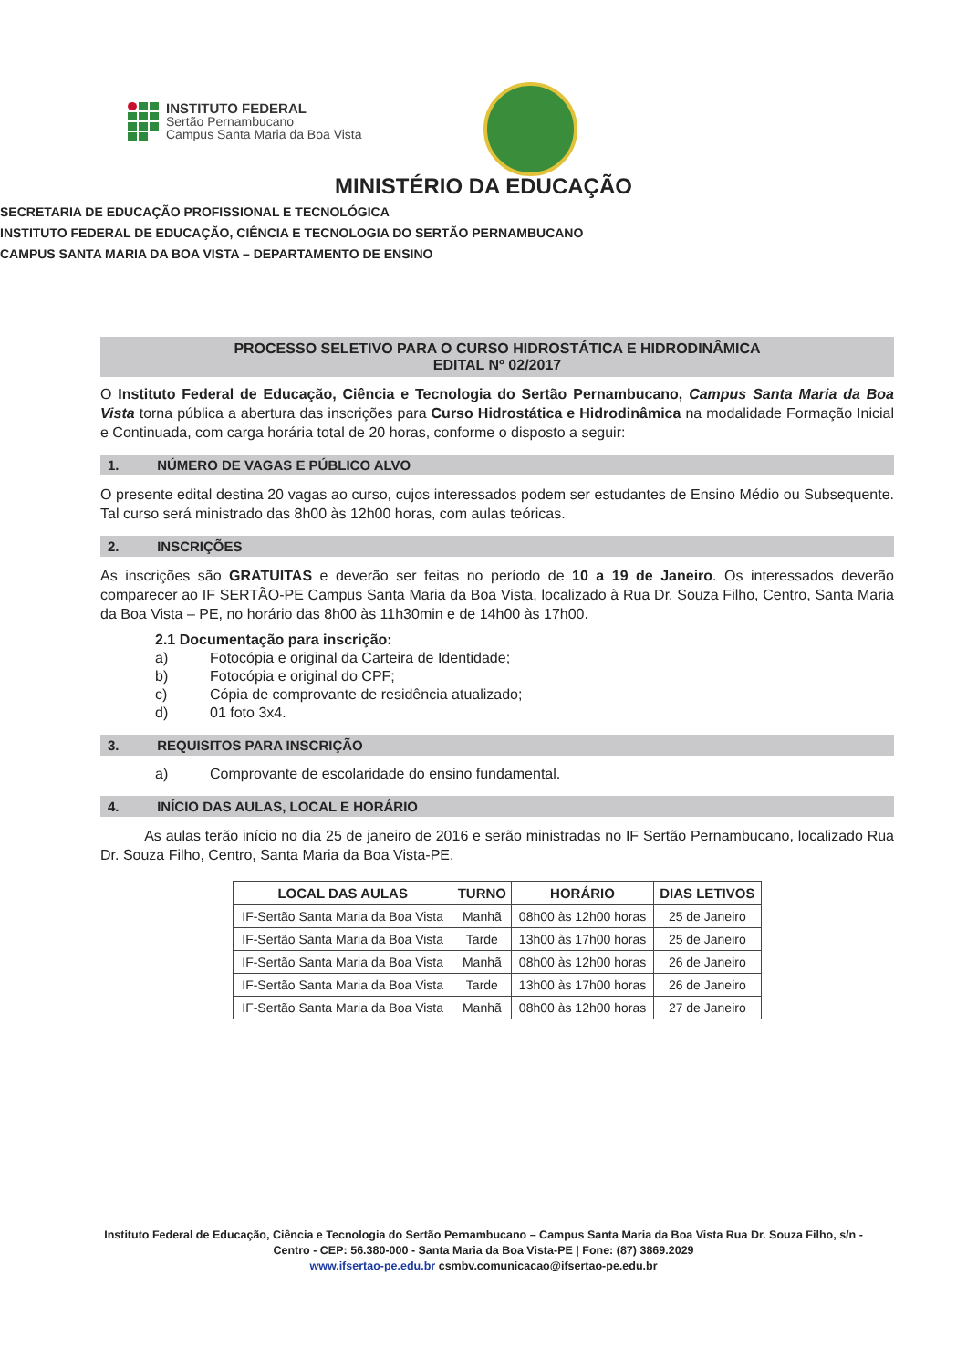INSTITUTO FEDERAL
Sertão Pernambucano
Campus Santa Maria da Boa Vista
MINISTÉRIO DA EDUCAÇÃO
SECRETARIA DE EDUCAÇÃO PROFISSIONAL E TECNOLÓGICA
INSTITUTO FEDERAL DE EDUCAÇÃO, CIÊNCIA E TECNOLOGIA DO SERTÃO PERNAMBUCANO
CAMPUS SANTA MARIA DA BOA VISTA – DEPARTAMENTO DE ENSINO
PROCESSO SELETIVO PARA O CURSO HIDROSTÁTICA E HIDRODINÂMICA
EDITAL Nº 02/2017
O Instituto Federal de Educação, Ciência e Tecnologia do Sertão Pernambucano, Campus Santa Maria da Boa Vista torna pública a abertura das inscrições para Curso Hidrostática e Hidrodinâmica na modalidade Formação Inicial e Continuada, com carga horária total de 20 horas, conforme o disposto a seguir:
1. NÚMERO DE VAGAS E PÚBLICO ALVO
O presente edital destina 20 vagas ao curso, cujos interessados podem ser estudantes de Ensino Médio ou Subsequente. Tal curso será ministrado das 8h00 às 12h00 horas, com aulas teóricas.
2. INSCRIÇÕES
As inscrições são GRATUITAS e deverão ser feitas no período de 10 a 19 de Janeiro. Os interessados deverão comparecer ao IF SERTÃO-PE Campus Santa Maria da Boa Vista, localizado à Rua Dr. Souza Filho, Centro, Santa Maria da Boa Vista – PE, no horário das 8h00 às 11h30min e de 14h00 às 17h00.
2.1 Documentação para inscrição:
a) Fotocópia e original da Carteira de Identidade;
b) Fotocópia e original do CPF;
c) Cópia de comprovante de residência atualizado;
d) 01 foto 3x4.
3. REQUISITOS PARA INSCRIÇÃO
a) Comprovante de escolaridade do ensino fundamental.
4. INÍCIO DAS AULAS, LOCAL E HORÁRIO
As aulas terão início no dia 25 de janeiro de 2016 e serão ministradas no IF Sertão Pernambucano, localizado Rua Dr. Souza Filho, Centro, Santa Maria da Boa Vista-PE.
| LOCAL DAS AULAS | TURNO | HORÁRIO | DIAS LETIVOS |
| --- | --- | --- | --- |
| IF-Sertão Santa Maria da Boa Vista | Manhã | 08h00 às 12h00 horas | 25 de Janeiro |
| IF-Sertão Santa Maria da Boa Vista | Tarde | 13h00 às 17h00 horas | 25 de Janeiro |
| IF-Sertão Santa Maria da Boa Vista | Manhã | 08h00 às 12h00 horas | 26 de Janeiro |
| IF-Sertão Santa Maria da Boa Vista | Tarde | 13h00 às 17h00 horas | 26 de Janeiro |
| IF-Sertão Santa Maria da Boa Vista | Manhã | 08h00 às 12h00 horas | 27 de Janeiro |
Instituto Federal de Educação, Ciência e Tecnologia do Sertão Pernambucano – Campus Santa Maria da Boa Vista Rua Dr. Souza Filho, s/n - Centro - CEP: 56.380-000 - Santa Maria da Boa Vista-PE | Fone: (87) 3869.2029
www.ifsertao-pe.edu.br csmbv.comunicacao@ifsertao-pe.edu.br